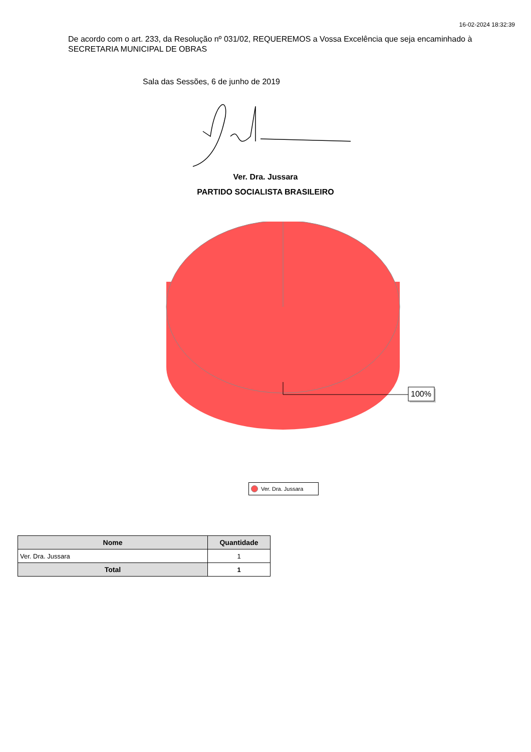16-02-2024 18:32:39
De acordo com o art. 233, da Resolução nº 031/02, REQUEREMOS a Vossa Excelência que seja encaminhado à SECRETARIA MUNICIPAL DE OBRAS
Sala das Sessões, 6 de junho de 2019
Ver. Dra. Jussara
PARTIDO SOCIALISTA BRASILEIRO
100%
Ver. Dra. Jussara
| Nome | Quantidade |
| --- | --- |
| Ver. Dra. Jussara | 1 |
| Total | 1 |